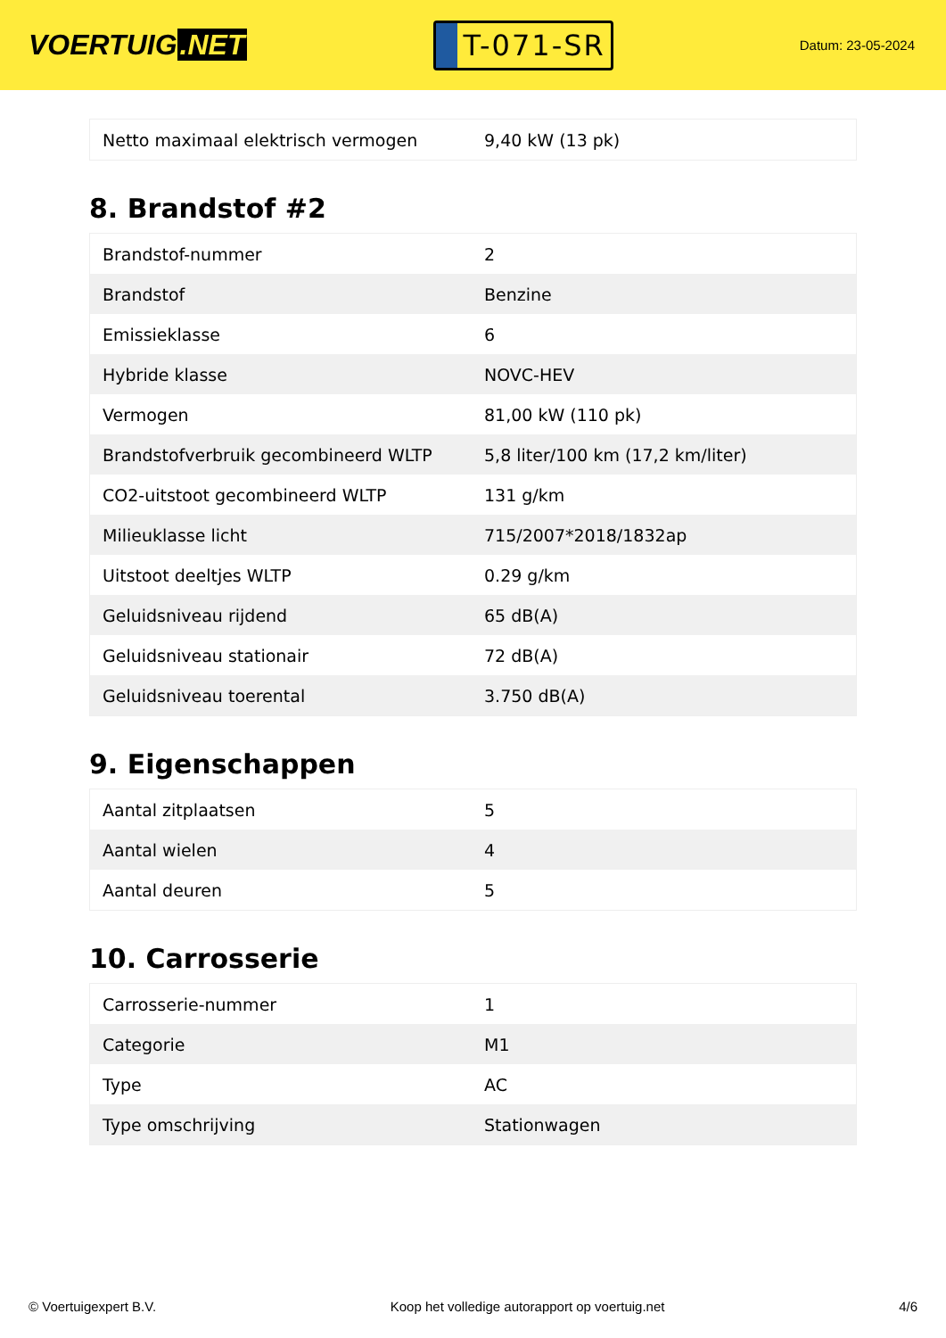VOERTUIG.NET
T-071-SR
Datum: 23-05-2024
| Netto maximaal elektrisch vermogen | 9,40 kW (13 pk) |
8. Brandstof #2
| Brandstof-nummer | 2 |
| Brandstof | Benzine |
| Emissieklasse | 6 |
| Hybride klasse | NOVC-HEV |
| Vermogen | 81,00 kW (110 pk) |
| Brandstofverbruik gecombineerd WLTP | 5,8 liter/100 km (17,2 km/liter) |
| CO2-uitstoot gecombineerd WLTP | 131 g/km |
| Milieuklasse licht | 715/2007*2018/1832ap |
| Uitstoot deeltjes WLTP | 0.29 g/km |
| Geluidsniveau rijdend | 65 dB(A) |
| Geluidsniveau stationair | 72 dB(A) |
| Geluidsniveau toerental | 3.750 dB(A) |
9. Eigenschappen
| Aantal zitplaatsen | 5 |
| Aantal wielen | 4 |
| Aantal deuren | 5 |
10. Carrosserie
| Carrosserie-nummer | 1 |
| Categorie | M1 |
| Type | AC |
| Type omschrijving | Stationwagen |
© Voertuigexpert B.V. Koop het volledige autorapport op voertuig.net 4/6